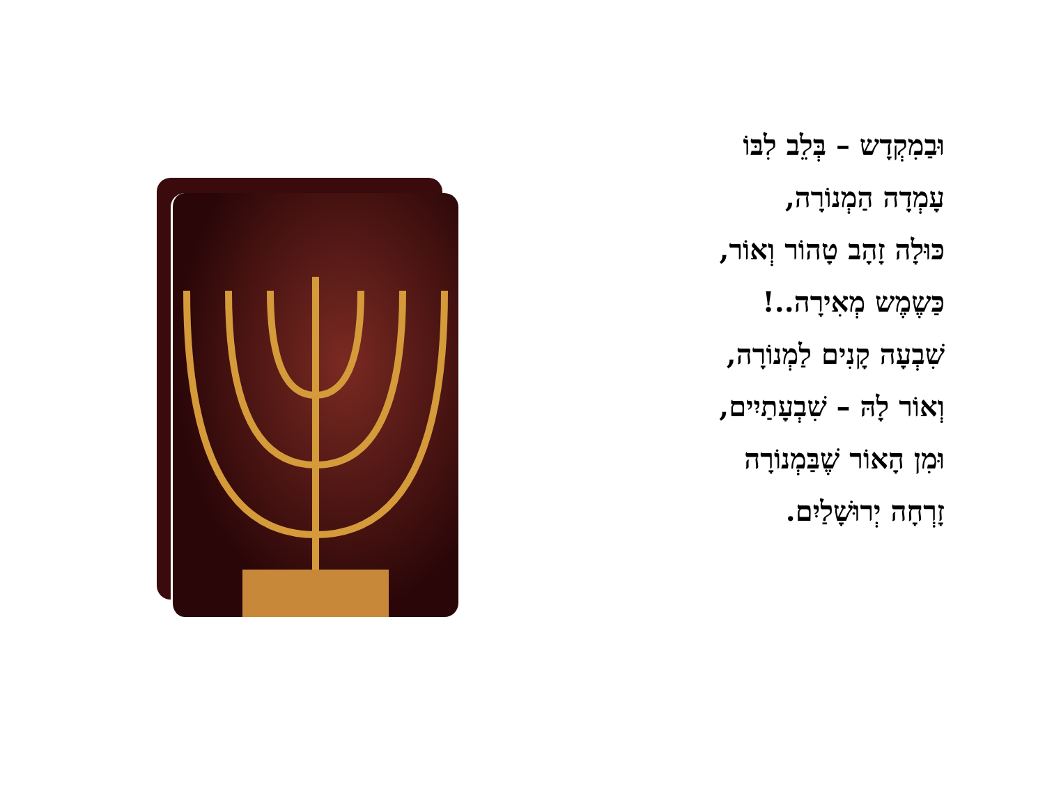וּבַמִקְדָש – בְּלֵב לִבּוֹ
עָמְדָה הַמְנוֹרָה,
כּוּלָה זָהָב טָהוֹר וְאוֹר,
כַּשֶמֶש מְאִירָה..!
שִׁבְעָה קָנִים לַמְנוֹרָה,
וְאוֹר לָהּ – שִׁבְעָתַיִים,
וּמִן הָאוֹר שֶׁבַּמְנוֹרָה
זָרְחָה יְרוּשָׁלַיִם.